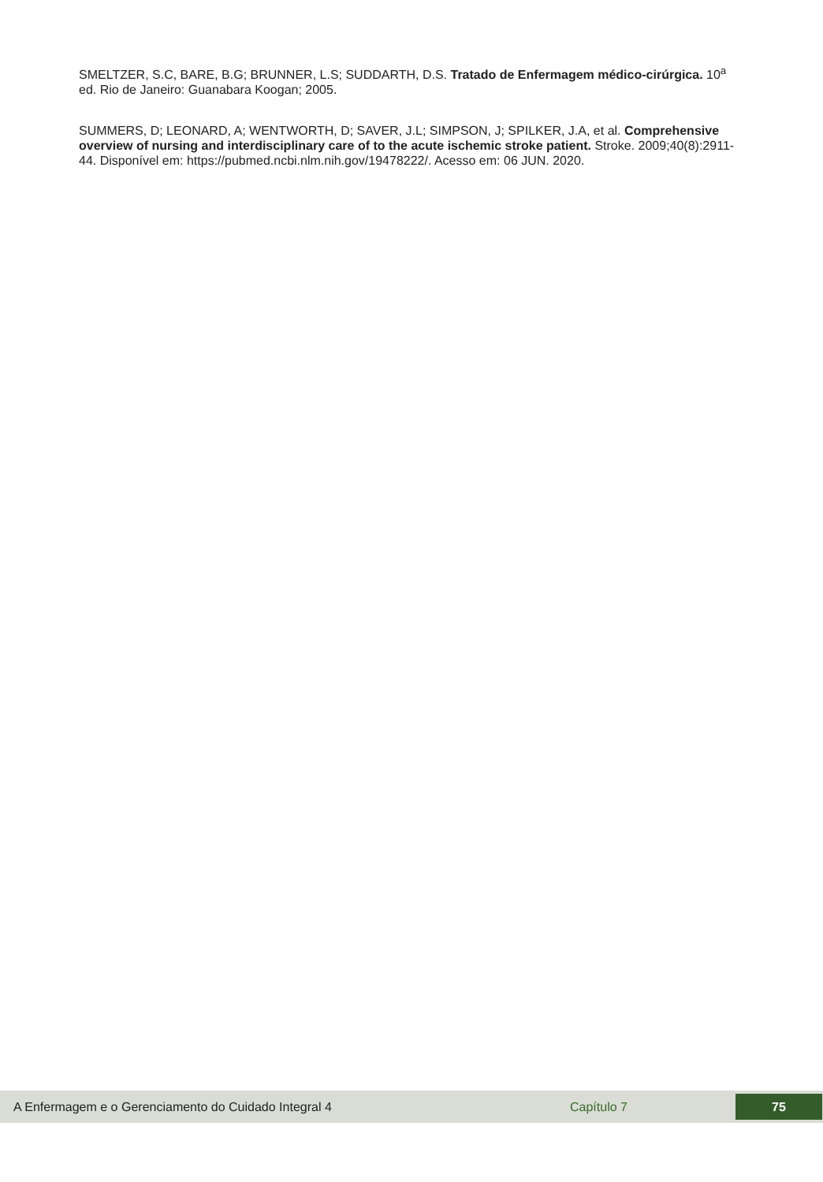SMELTZER, S.C, BARE, B.G; BRUNNER, L.S; SUDDARTH, D.S. Tratado de Enfermagem médico-cirúrgica. 10<sup>a</sup> ed. Rio de Janeiro: Guanabara Koogan; 2005.
SUMMERS, D; LEONARD, A; WENTWORTH, D; SAVER, J.L; SIMPSON, J; SPILKER, J.A, et al. Comprehensive overview of nursing and interdisciplinary care of to the acute ischemic stroke patient. Stroke. 2009;40(8):2911-44. Disponível em: https://pubmed.ncbi.nlm.nih.gov/19478222/. Acesso em: 06 JUN. 2020.
A Enfermagem e o Gerenciamento do Cuidado Integral 4 Capítulo 7
75